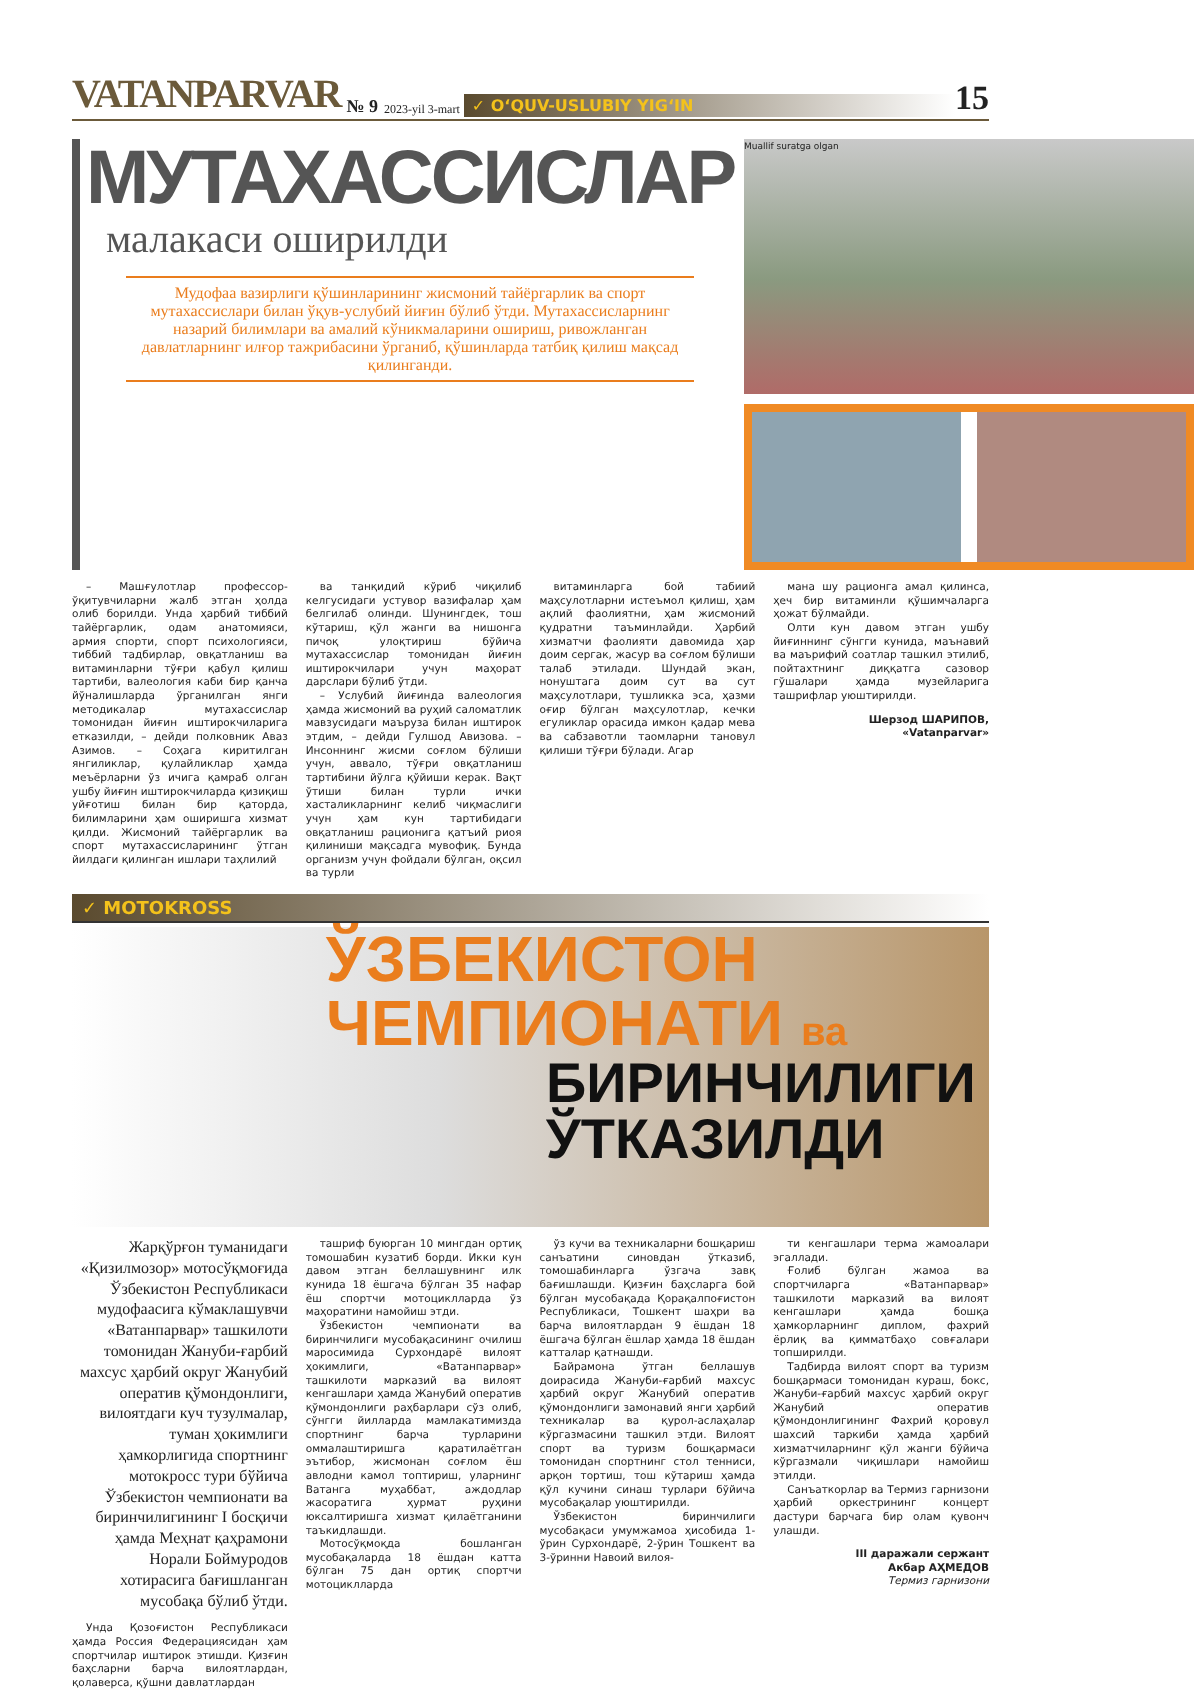VATANPARVAR № 9 2023-yil 3-mart ✓ O‘QUV-USLUBIY YIG‘IN 15
МУТАХАССИСЛАР
малакаси оширилди
Мудофаа вазирлиги қўшинларининг жисмоний тайёргарлик ва спорт мутахассислари билан ўқув-услубий йиғин бўлиб ўтди. Мутахассисларнинг назарий билимлари ва амалий кўникмаларини ошириш, ривожланган давлатларнинг илғор тажрибасини ўрганиб, қўшинларда татбиқ қилиш мақсад қилинганди.
Muallif suratga olgan
– Машғулотлар профессор-ўқитувчиларни жалб этган ҳолда олиб борилди. Унда ҳарбий тиббий тайёргарлик, одам анатомияси, армия спорти, спорт психологияси, тиббий тадбирлар, овқатланиш ва витаминларни тўғри қабул қилиш тартиби, валеология каби бир қанча йўналишларда ўрганилган янги методикалар мутахассислар томонидан йиғин иштирокчиларига етказилди, – дейди полковник Аваз Азимов. – Соҳага киритилган янгиликлар, қулайликлар ҳамда меъёрларни ўз ичига қамраб олган ушбу йиғин иштирокчиларда қизиқиш уйғотиш билан бир қаторда, билимларини ҳам оширишга хизмат қилди. Жисмоний тайёргарлик ва спорт мутахассисларининг ўтган йилдаги қилинган ишлари таҳлилий
ва танқидий кўриб чиқилиб келгусидаги устувор вазифалар ҳам белгилаб олинди. Шунингдек, тош кўтариш, қўл жанги ва нишонга пичоқ улоқтириш бўйича мутахассислар томонидан йиғин иштирокчилари учун маҳорат дарслари бўлиб ўтди.
– Услубий йиғинда валеология ҳамда жисмоний ва руҳий саломатлик мавзусидаги маъруза билан иштирок этдим, – дейди Гулшод Авизова. – Инсоннинг жисми соғлом бўлиши учун, аввало, тўғри овқатланиш тартибини йўлга қўйиши керак. Вақт ўтиши билан турли ички хасталикларнинг келиб чиқмаслиги учун ҳам кун тартибидаги овқатланиш рационига қатъий риоя қилиниши мақсадга мувофиқ. Бунда организм учун фойдали бўлган, оқсил ва турли
витаминларга бой табиий маҳсулотларни истеъмол қилиш, ҳам ақлий фаолиятни, ҳам жисмоний қудратни таъминлайди. Ҳарбий хизматчи фаолияти давомида ҳар доим сергак, жасур ва соғлом бўлиши талаб этилади. Шундай экан, нонуштага доим сут ва сут маҳсулотлари, тушликка эса, ҳазми оғир бўлган маҳсулотлар, кечки егуликлар орасида имкон қадар мева ва сабзавотли таомларни тановул қилиши тўғри бўлади. Агар
мана шу рационга амал қилинса, ҳеч бир витаминли қўшимчаларга ҳожат бўлмайди.
Олти кун давом этган ушбу йиғиннинг сўнгги кунида, маънавий ва маърифий соатлар ташкил этилиб, пойтахтнинг диққатга сазовор гўшалари ҳамда музейларига ташрифлар уюштирилди.
Шерзод ШАРИПОВ,
«Vatanparvar»
✓ MOTOKROSS
ЎЗБЕКИСТОН
ЧЕМПИОНАТИ ва
БИРИНЧИЛИГИ
ЎТКАЗИЛДИ
Жарқўрғон туманидаги «Қизилмозор» мотосўқмоғида Ўзбекистон Республикаси мудофаасига кўмаклашувчи «Ватанпарвар» ташкилоти томонидан Жануби-ғарбий махсус ҳарбий округ Жанубий оператив қўмондонлиги, вилоятдаги куч тузулмалар, туман ҳокимлиги ҳамкорлигида спортнинг мотокросс тури бўйича Ўзбекистон чемпионати ва биринчилигининг I босқичи ҳамда Меҳнат қаҳрамони Норали Боймуродов хотирасига бағишланган мусобақа бўлиб ўтди.
Унда Қозоғистон Республикаси ҳамда Россия Федерациясидан ҳам спортчилар иштирок этишди. Қизғин баҳсларни барча вилоятлардан, қолаверса, қўшни давлатлардан
ташриф буюрган 10 мингдан ортиқ томошабин кузатиб борди. Икки кун давом этган беллашувнинг илк кунида 18 ёшгача бўлган 35 нафар ёш спортчи мотоциклларда ўз маҳоратини намойиш этди.
Ўзбекистон чемпионати ва биринчилиги мусобақасининг очилиш маросимида Сурхондарё вилоят ҳокимлиги, «Ватанпарвар» ташкилоти марказий ва вилоят кенгашлари ҳамда Жанубий оператив қўмондонлиги раҳбарлари сўз олиб, сўнгги йилларда мамлакатимизда спортнинг барча турларини оммалаштиришга қаратилаётган эътибор, жисмонан соғлом ёш авлодни камол топтириш, уларнинг Ватанга муҳаббат, аждодлар жасоратига ҳурмат руҳини юксалтиришга хизмат қилаётганини таъкидлашди.
Мотосўқмоқда бошланган мусобақаларда 18 ёшдан катта бўлган 75 дан ортиқ спортчи мотоциклларда
ўз кучи ва техникаларни бошқариш санъатини синовдан ўтказиб, томошабинларга ўзгача завқ бағишлашди. Қизғин баҳсларга бой бўлган мусобақада Қорақалпоғистон Республикаси, Тошкент шаҳри ва барча вилоятлардан 9 ёшдан 18 ёшгача бўлган ёшлар ҳамда 18 ёшдан катталар қатнашди.
Байрамона ўтган беллашув доирасида Жануби-ғарбий махсус ҳарбий округ Жанубий оператив қўмондонлиги замонавий янги ҳарбий техникалар ва қурол-аслаҳалар кўргазмасини ташкил этди. Вилоят спорт ва туризм бошқармаси томонидан спортнинг стол тенниси, арқон тортиш, тош кўтариш ҳамда қўл кучини синаш турлари бўйича мусобақалар уюштирилди.
Ўзбекистон биринчилиги мусобақаси умумжамоа ҳисобида 1-ўрин Сурхондарё, 2-ўрин Тошкент ва 3-ўринни Навоий вилоя-
ти кенгашлари терма жамоалари эгаллади.
Ғолиб бўлган жамоа ва спортчиларга «Ватанпарвар» ташкилоти марказий ва вилоят кенгашлари ҳамда бошқа ҳамкорларнинг диплом, фахрий ёрлиқ ва қимматбаҳо совғалари топширилди.
Тадбирда вилоят спорт ва туризм бошқармаси томонидан кураш, бокс, Жануби-ғарбий махсус ҳарбий округ Жанубий оператив қўмондонлигининг Фахрий қоровул шахсий таркиби ҳамда ҳарбий хизматчиларнинг қўл жанги бўйича кўргазмали чиқишлари намойиш этилди.
Санъаткорлар ва Термиз гарнизони ҳарбий оркестрининг концерт дастури барчага бир олам қувонч улашди.
III даражали сержант
Акбар АҲМЕДОВ
Термиз гарнизони